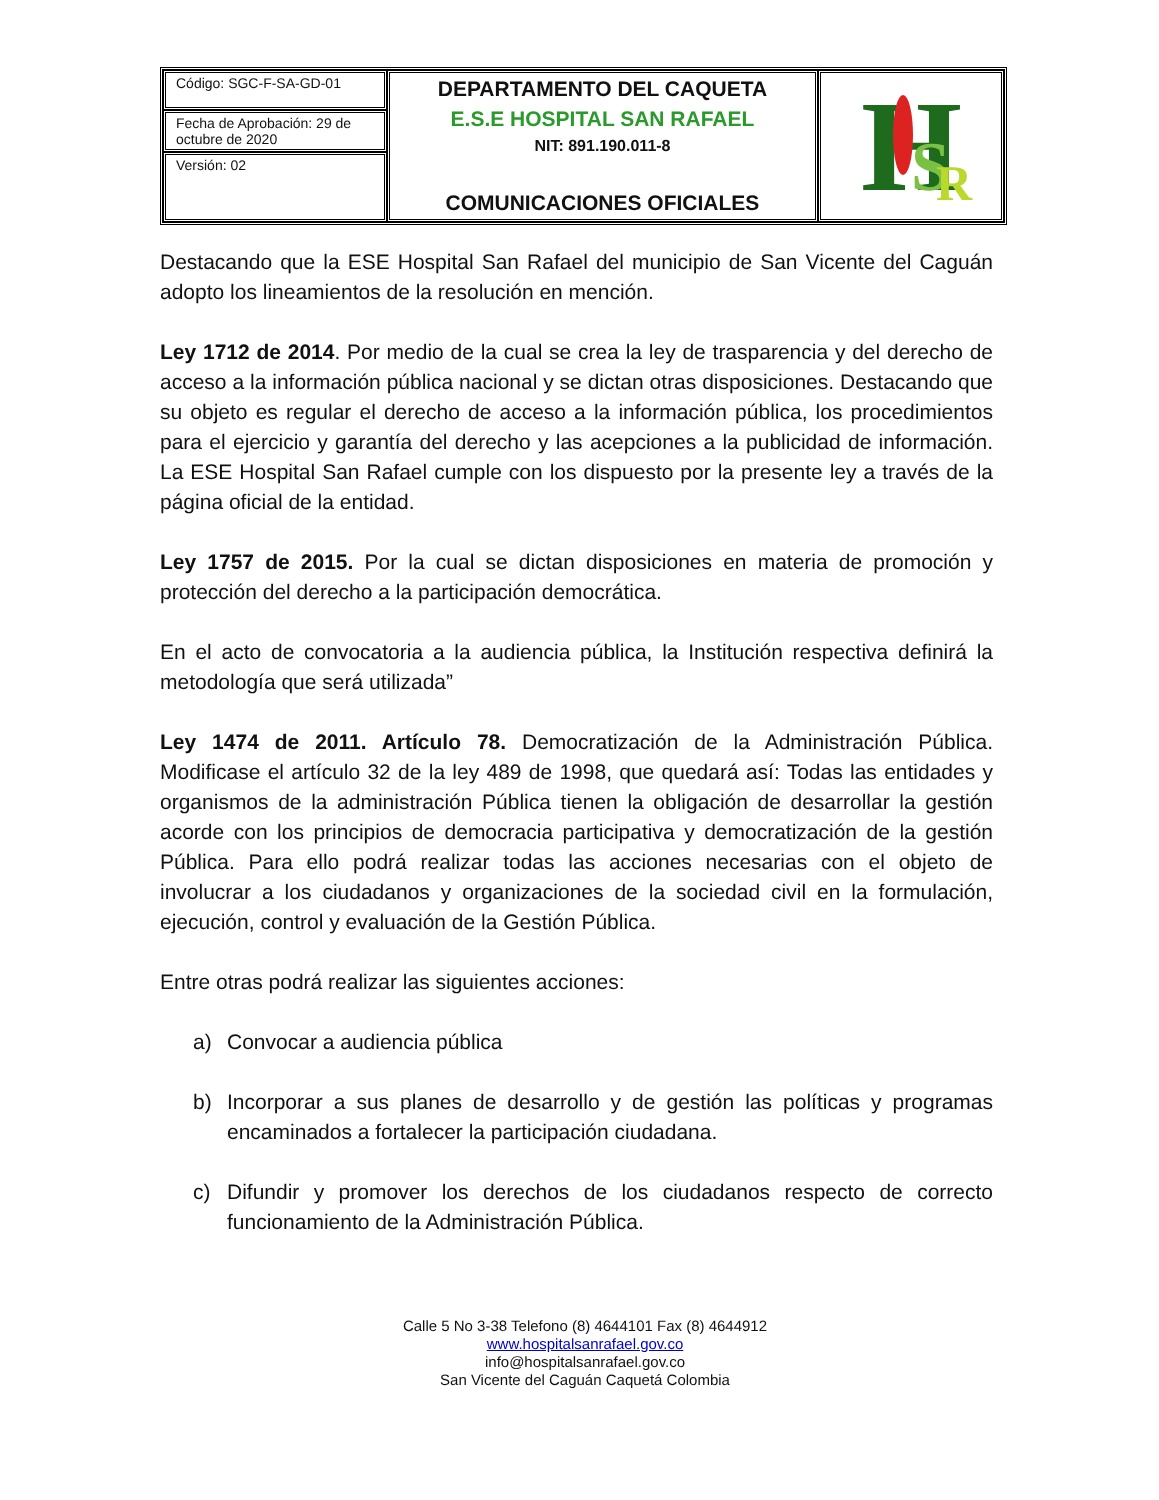| Código: SGC-F-SA-GD-01 | DEPARTAMENTO DEL CAQUETA E.S.E HOSPITAL SAN RAFAEL NIT: 891.190.011-8 COMUNICACIONES OFICIALES | H S R |
| Fecha de Aprobación: 29 de octubre de 2020 | | |
| Versión: 02 | | |
Destacando que la ESE Hospital San Rafael del municipio de San Vicente del Caguán adopto los lineamientos de la resolución en mención.
Ley 1712 de 2014. Por medio de la cual se crea la ley de trasparencia y del derecho de acceso a la información pública nacional y se dictan otras disposiciones. Destacando que su objeto es regular el derecho de acceso a la información pública, los procedimientos para el ejercicio y garantía del derecho y las acepciones a la publicidad de información. La ESE Hospital San Rafael cumple con los dispuesto por la presente ley a través de la página oficial de la entidad.
Ley 1757 de 2015. Por la cual se dictan disposiciones en materia de promoción y protección del derecho a la participación democrática.
En el acto de convocatoria a la audiencia pública, la Institución respectiva definirá la metodología que será utilizada”
Ley 1474 de 2011. Artículo 78. Democratización de la Administración Pública. Modificase el artículo 32 de la ley 489 de 1998, que quedará así: Todas las entidades y organismos de la administración Pública tienen la obligación de desarrollar la gestión acorde con los principios de democracia participativa y democratización de la gestión Pública. Para ello podrá realizar todas las acciones necesarias con el objeto de involucrar a los ciudadanos y organizaciones de la sociedad civil en la formulación, ejecución, control y evaluación de la Gestión Pública.
Entre otras podrá realizar las siguientes acciones:
a) Convocar a audiencia pública
b) Incorporar a sus planes de desarrollo y de gestión las políticas y programas encaminados a fortalecer la participación ciudadana.
c) Difundir y promover los derechos de los ciudadanos respecto de correcto funcionamiento de la Administración Pública.
Calle 5 No 3-38 Telefono (8) 4644101 Fax (8) 4644912
www.hospitalsanrafael.gov.co
info@hospitalsanrafael.gov.co
San Vicente del Caguán Caquetá Colombia